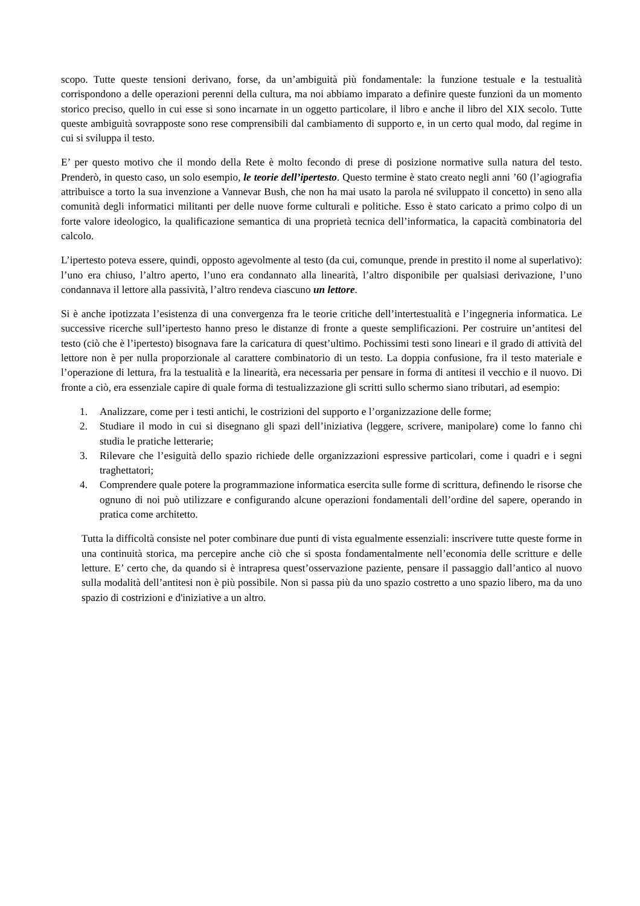scopo. Tutte queste tensioni derivano, forse, da un’ambiguità più fondamentale: la funzione testuale e la testualità corrispondono a delle operazioni perenni della cultura, ma noi abbiamo imparato a definire queste funzioni da un momento storico preciso, quello in cui esse si sono incarnate in un oggetto particolare, il libro e anche il libro del XIX secolo. Tutte queste ambiguità sovrapposte sono rese comprensibili dal cambiamento di supporto e, in un certo qual modo, dal regime in cui si sviluppa il testo.
E’ per questo motivo che il mondo della Rete è molto fecondo di prese di posizione normative sulla natura del testo. Prenderò, in questo caso, un solo esempio, le teorie dell’ipertesto. Questo termine è stato creato negli anni ’60 (l’agiografia attribuisce a torto la sua invenzione a Vannevar Bush, che non ha mai usato la parola né sviluppato il concetto) in seno alla comunità degli informatici militanti per delle nuove forme culturali e politiche. Esso è stato caricato a primo colpo di un forte valore ideologico, la qualificazione semantica di una proprietà tecnica dell’informatica, la capacità combinatoria del calcolo.
L’ipertesto poteva essere, quindi, opposto agevolmente al testo (da cui, comunque, prende in prestito il nome al superlativo): l’uno era chiuso, l’altro aperto, l’uno era condannato alla linearità, l’altro disponibile per qualsiasi derivazione, l’uno condannava il lettore alla passività, l’altro rendeva ciascuno un lettore.
Si è anche ipotizzata l’esistenza di una convergenza fra le teorie critiche dell’intertestualità e l’ingegneria informatica. Le successive ricerche sull’ipertesto hanno preso le distanze di fronte a queste semplificazioni. Per costruire un’antitesi del testo (ciò che è l’ipertesto) bisognava fare la caricatura di quest’ultimo. Pochissimi testi sono lineari e il grado di attività del lettore non è per nulla proporzionale al carattere combinatorio di un testo. La doppia confusione, fra il testo materiale e l’operazione di lettura, fra la testualità e la linearità, era necessaria per pensare in forma di antitesi il vecchio e il nuovo. Di fronte a ciò, era essenziale capire di quale forma di testualizzazione gli scritti sullo schermo siano tributari, ad esempio:
1. Analizzare, come per i testi antichi, le costrizioni del supporto e l’organizzazione delle forme;
2. Studiare il modo in cui si disegnano gli spazi dell’iniziativa (leggere, scrivere, manipolare) come lo fanno chi studia le pratiche letterarie;
3. Rilevare che l’esiguità dello spazio richiede delle organizzazioni espressive particolari, come i quadri e i segni traghettatori;
4. Comprendere quale potere la programmazione informatica esercita sulle forme di scrittura, definendo le risorse che ognuno di noi può utilizzare e configurando alcune operazioni fondamentali dell’ordine del sapere, operando in pratica come architetto.
Tutta la difficoltà consiste nel poter combinare due punti di vista egualmente essenziali: inscrivere tutte queste forme in una continuità storica, ma percepire anche ciò che si sposta fondamentalmente nell’economia delle scritture e delle letture. E’ certo che, da quando si è intrapresa quest’osservazione paziente, pensare il passaggio dall’antico al nuovo sulla modalità dell’antitesi non è più possibile. Non si passa più da uno spazio costretto a uno spazio libero, ma da uno spazio di costrizioni e d'iniziative a un altro.